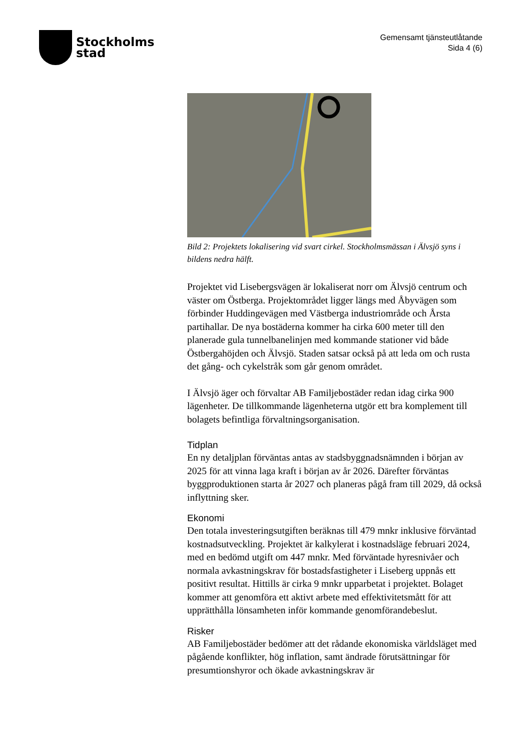Stockholms
stad
Gemensamt tjänsteutlåtande
Sida 4 (6)
Bild 2: Projektets lokalisering vid svart cirkel. Stockholmsmässan i Älvsjö syns i bildens nedra hälft.
Projektet vid Lisebergsvägen är lokaliserat norr om Älvsjö centrum och väster om Östberga. Projektområdet ligger längs med Åbyvägen som förbinder Huddingevägen med Västberga industriområde och Årsta partihallar. De nya bostäderna kommer ha cirka 600 meter till den planerade gula tunnelbanelinjen med kommande stationer vid både Östbergahöjden och Älvsjö. Staden satsar också på att leda om och rusta det gång- och cykelstråk som går genom området.
I Älvsjö äger och förvaltar AB Familjebostäder redan idag cirka 900 lägenheter. De tillkommande lägenheterna utgör ett bra komplement till bolagets befintliga förvaltningsorganisation.
Tidplan
En ny detaljplan förväntas antas av stadsbyggnadsnämnden i början av 2025 för att vinna laga kraft i början av år 2026. Därefter förväntas byggproduktionen starta år 2027 och planeras pågå fram till 2029, då också inflyttning sker.
Ekonomi
Den totala investeringsutgiften beräknas till 479 mnkr inklusive förväntad kostnadsutveckling. Projektet är kalkylerat i kostnadsläge februari 2024, med en bedömd utgift om 447 mnkr. Med förväntade hyresnivåer och normala avkastningskrav för bostadsfastigheter i Liseberg uppnås ett positivt resultat. Hittills är cirka 9 mnkr upparbetat i projektet. Bolaget kommer att genomföra ett aktivt arbete med effektivitetsmått för att upprätthålla lönsamheten inför kommande genomförandebeslut.
Risker
AB Familjebostäder bedömer att det rådande ekonomiska världsläget med pågående konflikter, hög inflation, samt ändrade förutsättningar för presumtionshyror och ökade avkastningskrav är